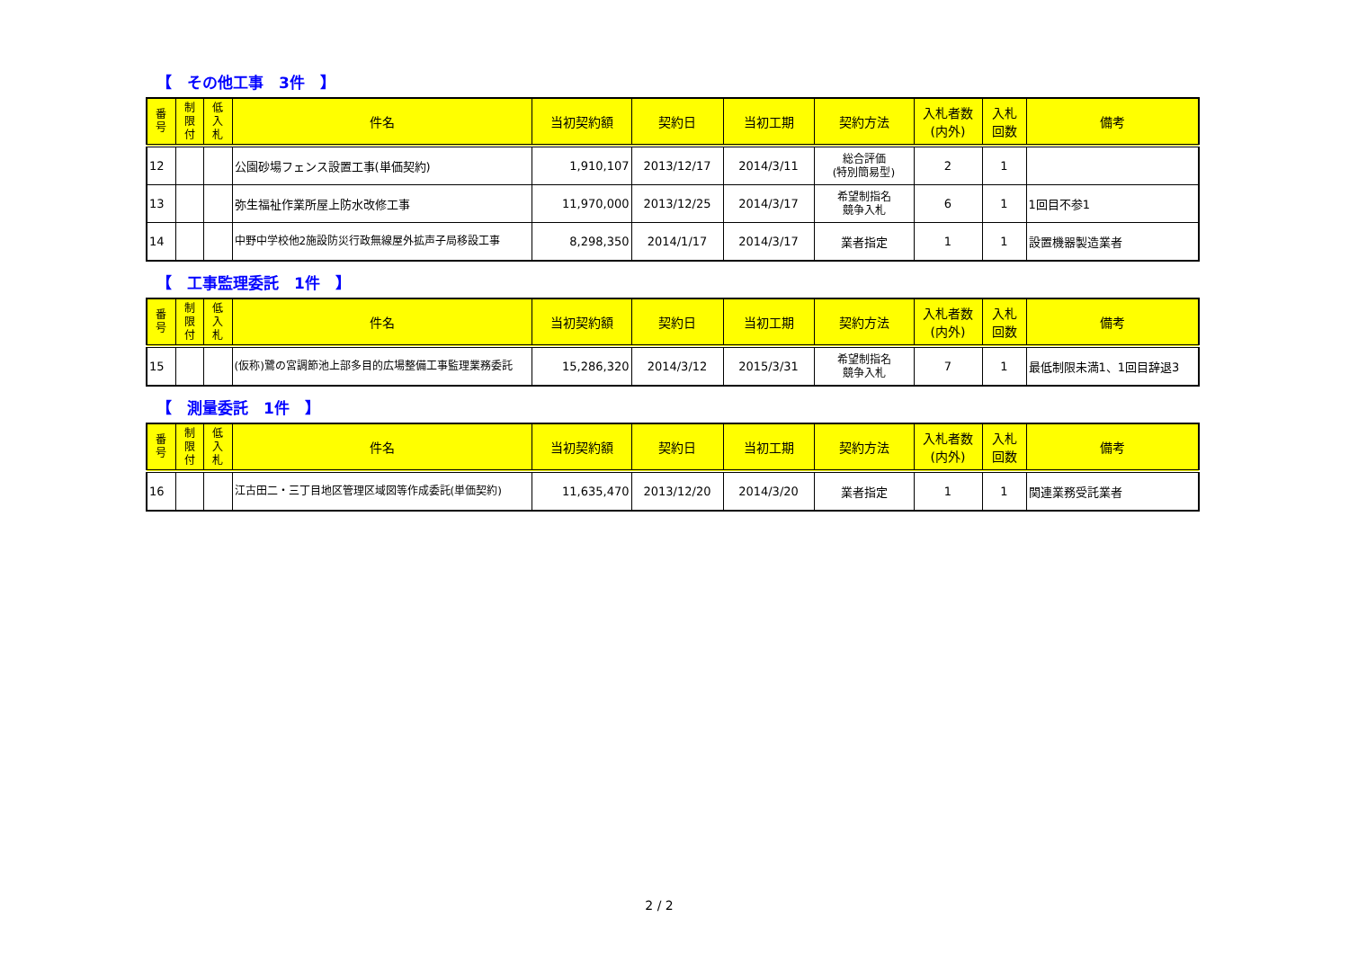【　その他工事　3件　】
| 番 号 | 制 限 付 | 低 入 札 | 件名 | 当初契約額 | 契約日 | 当初工期 | 契約方法 | 入札者数 (内外) | 入札 回数 | 備考 |
| --- | --- | --- | --- | --- | --- | --- | --- | --- | --- | --- |
| 12 | | | 公園砂場フェンス設置工事(単価契約) | 1,910,107 | 2013/12/17 | 2014/3/11 | 総合評価 (特別簡易型) | 2 | 1 | |
| 13 | | | 弥生福祉作業所屋上防水改修工事 | 11,970,000 | 2013/12/25 | 2014/3/17 | 希望制指名 競争入札 | 6 | 1 | 1回目不参1 |
| 14 | | | 中野中学校他2施設防災行政無線屋外拡声子局移設工事 | 8,298,350 | 2014/1/17 | 2014/3/17 | 業者指定 | 1 | 1 | 設置機器製造業者 |
【　工事監理委託　1件　】
| 番 号 | 制 限 付 | 低 入 札 | 件名 | 当初契約額 | 契約日 | 当初工期 | 契約方法 | 入札者数 (内外) | 入札 回数 | 備考 |
| --- | --- | --- | --- | --- | --- | --- | --- | --- | --- | --- |
| 15 | | | (仮称)鷺の宮調節池上部多目的広場整備工事監理業務委託 | 15,286,320 | 2014/3/12 | 2015/3/31 | 希望制指名 競争入札 | 7 | 1 | 最低制限未満1、1回目辞退3 |
【　測量委託　1件　】
| 番 号 | 制 限 付 | 低 入 札 | 件名 | 当初契約額 | 契約日 | 当初工期 | 契約方法 | 入札者数 (内外) | 入札 回数 | 備考 |
| --- | --- | --- | --- | --- | --- | --- | --- | --- | --- | --- |
| 16 | | | 江古田二・三丁目地区管理区域図等作成委託(単価契約) | 11,635,470 | 2013/12/20 | 2014/3/20 | 業者指定 | 1 | 1 | 関連業務受託業者 |
2 / 2